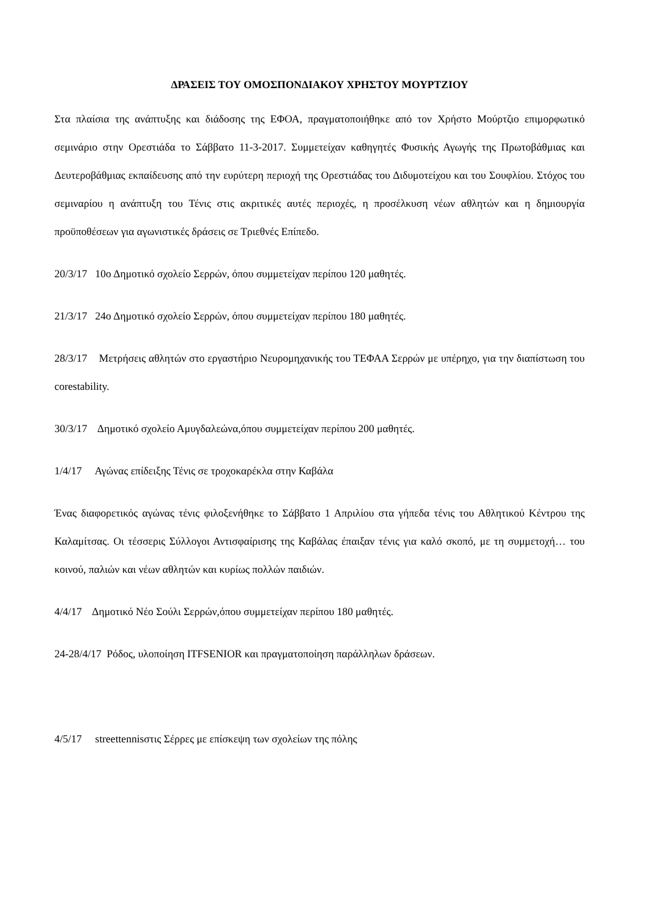ΔΡΑΣΕΙΣ ΤΟΥ ΟΜΟΣΠΟΝΔΙΑΚΟΥ ΧΡΗΣΤΟΥ ΜΟΥΡΤΖΙΟΥ
Στα πλαίσια της ανάπτυξης και διάδοσης της ΕΦΟΑ, πραγματοποιήθηκε από τον Χρήστο Μούρτζιο επιμορφωτικό σεμινάριο στην Ορεστιάδα το Σάββατο 11-3-2017. Συμμετείχαν καθηγητές Φυσικής Αγωγής της Πρωτοβάθμιας και Δευτεροβάθμιας εκπαίδευσης από την ευρύτερη περιοχή της Ορεστιάδας του Διδυμοτείχου και του Σουφλίου. Στόχος του σεμιναρίου η ανάπτυξη του Τένις στις ακριτικές αυτές περιοχές, η προσέλκυση νέων αθλητών και η δημιουργία προϋποθέσεων για αγωνιστικές δράσεις σε Τριεθνές Επίπεδο.
20/3/17 10ο Δημοτικό σχολείο Σερρών, όπου συμμετείχαν περίπου 120 μαθητές.
21/3/17 24ο Δημοτικό σχολείο Σερρών, όπου συμμετείχαν περίπου 180 μαθητές.
28/3/17 Μετρήσεις αθλητών στο εργαστήριο Νευρομηχανικής του ΤΕΦΑΑ Σερρών με υπέρηχο, για την διαπίστωση του corestability.
30/3/17 Δημοτικό σχολείο Αμυγδαλεώνα,όπου συμμετείχαν περίπου 200 μαθητές.
1/4/17 Αγώνας επίδειξης Τένις σε τροχοκαρέκλα στην Καβάλα
Ένας διαφορετικός αγώνας τένις φιλοξενήθηκε το Σάββατο 1 Απριλίου στα γήπεδα τένις του Αθλητικού Κέντρου της Καλαμίτσας. Οι τέσσερις Σύλλογοι Αντισφαίρισης της Καβάλας έπαιξαν τένις για καλό σκοπό, με τη συμμετοχή… του κοινού, παλιών και νέων αθλητών και κυρίως πολλών παιδιών.
4/4/17 Δημοτικό Νέο Σούλι Σερρών,όπου συμμετείχαν περίπου 180 μαθητές.
24-28/4/17 Ρόδος, υλοποίηση ITFSENIOR και πραγματοποίηση παράλληλων δράσεων.
4/5/17 streettennisστις Σέρρες με επίσκεψη των σχολείων της πόλης